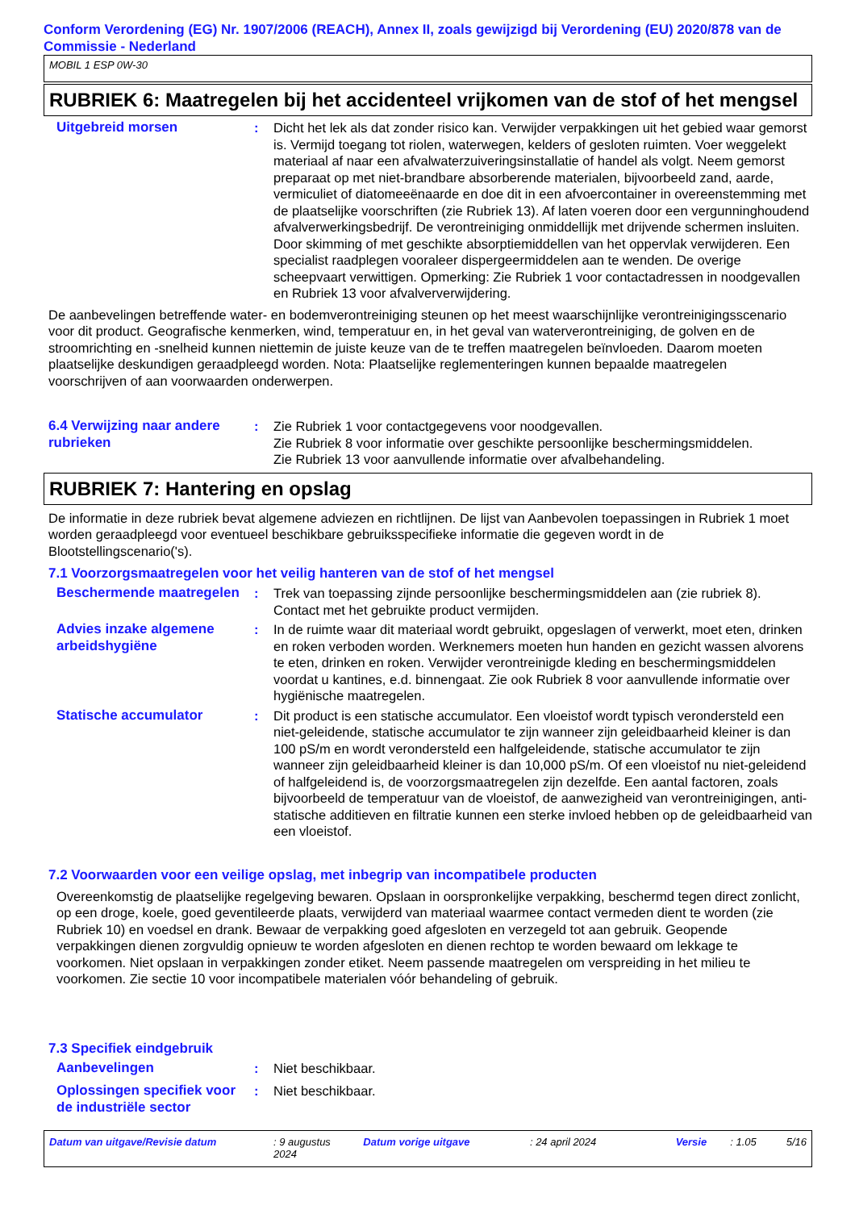Conform Verordening (EG) Nr. 1907/2006 (REACH), Annex II, zoals gewijzigd bij Verordening (EU) 2020/878 van de Commissie - Nederland
MOBIL 1 ESP 0W-30
RUBRIEK 6: Maatregelen bij het accidenteel vrijkomen van de stof of het mengsel
Uitgebreid morsen : Dicht het lek als dat zonder risico kan. Verwijder verpakkingen uit het gebied waar gemorst is. Vermijd toegang tot riolen, waterwegen, kelders of gesloten ruimten. Voer weggelekt materiaal af naar een afvalwaterzuiveringsinstallatie of handel als volgt. Neem gemorst preparaat op met niet-brandbare absorberende materialen, bijvoorbeeld zand, aarde, vermiculiet of diatomeeënaarde en doe dit in een afvoercontainer in overeenstemming met de plaatselijke voorschriften (zie Rubriek 13). Af laten voeren door een vergunninghoudend afvalverwerkingsbedrijf. De verontreiniging onmiddellijk met drijvende schermen insluiten. Door skimming of met geschikte absorptiemiddellen van het oppervlak verwijderen. Een specialist raadplegen vooraleer dispergeermiddelen aan te wenden. De overige scheepvaart verwittigen. Opmerking: Zie Rubriek 1 voor contactadressen in noodgevallen en Rubriek 13 voor afvalververwijdering.
De aanbevelingen betreffende water- en bodemverontreiniging steunen op het meest waarschijnlijke verontreinigingsscenario voor dit product. Geografische kenmerken, wind, temperatuur en, in het geval van waterverontreiniging, de golven en de stroomrichting en -snelheid kunnen niettemin de juiste keuze van de te treffen maatregelen beïnvloeden. Daarom moeten plaatselijke deskundigen geraadpleegd worden. Nota: Plaatselijke reglementeringen kunnen bepaalde maatregelen voorschrijven of aan voorwaarden onderwerpen.
6.4 Verwijzing naar andere rubrieken
: Zie Rubriek 1 voor contactgegevens voor noodgevallen.
Zie Rubriek 8 voor informatie over geschikte persoonlijke beschermingsmiddelen.
Zie Rubriek 13 voor aanvullende informatie over afvalbehandeling.
RUBRIEK 7: Hantering en opslag
De informatie in deze rubriek bevat algemene adviezen en richtlijnen. De lijst van Aanbevolen toepassingen in Rubriek 1 moet worden geraadpleegd voor eventueel beschikbare gebruiksspecifieke informatie die gegeven wordt in de Blootstellingscenario('s).
7.1 Voorzorgsmaatregelen voor het veilig hanteren van de stof of het mengsel
Beschermende maatregelen : Trek van toepassing zijnde persoonlijke beschermingsmiddelen aan (zie rubriek 8).
Contact met het gebruikte product vermijden.
Advies inzake algemene arbeidshygiëne
: In de ruimte waar dit materiaal wordt gebruikt, opgeslagen of verwerkt, moet eten, drinken en roken verboden worden. Werknemers moeten hun handen en gezicht wassen alvorens te eten, drinken en roken. Verwijder verontreinigde kleding en beschermingsmiddelen voordat u kantines, e.d. binnengaat. Zie ook Rubriek 8 voor aanvullende informatie over hygiënische maatregelen.
Statische accumulator : Dit product is een statische accumulator. Een vloeistof wordt typisch verondersteld een niet-geleidende, statische accumulator te zijn wanneer zijn geleidbaarheid kleiner is dan 100 pS/m en wordt verondersteld een halfgeleidende, statische accumulator te zijn wanneer zijn geleidbaarheid kleiner is dan 10,000 pS/m. Of een vloeistof nu niet-geleidend of halfgeleidend is, de voorzorgsmaatregelen zijn dezelfde. Een aantal factoren, zoals bijvoorbeeld de temperatuur van de vloeistof, de aanwezigheid van verontreinigingen, anti-statische additieven en filtratie kunnen een sterke invloed hebben op de geleidbaarheid van een vloeistof.
7.2 Voorwaarden voor een veilige opslag, met inbegrip van incompatibele producten
Overeenkomstig de plaatselijke regelgeving bewaren. Opslaan in oorspronkelijke verpakking, beschermd tegen direct zonlicht, op een droge, koele, goed geventileerde plaats, verwijderd van materiaal waarmee contact vermeden dient te worden (zie Rubriek 10) en voedsel en drank. Bewaar de verpakking goed afgesloten en verzegeld tot aan gebruik. Geopende verpakkingen dienen zorgvuldig opnieuw te worden afgesloten en dienen rechtop te worden bewaard om lekkage te voorkomen. Niet opslaan in verpakkingen zonder etiket. Neem passende maatregelen om verspreiding in het milieu te voorkomen. Zie sectie 10 voor incompatibele materialen vóór behandeling of gebruik.
7.3 Specifiek eindgebruik
Aanbevelingen : Niet beschikbaar.
Oplossingen specifiek voor de industriële sector
: Niet beschikbaar.
Datum van uitgave/Revisie datum : 9 augustus 2024
Datum vorige uitgave : 24 april 2024 Versie : 1.05 5/16